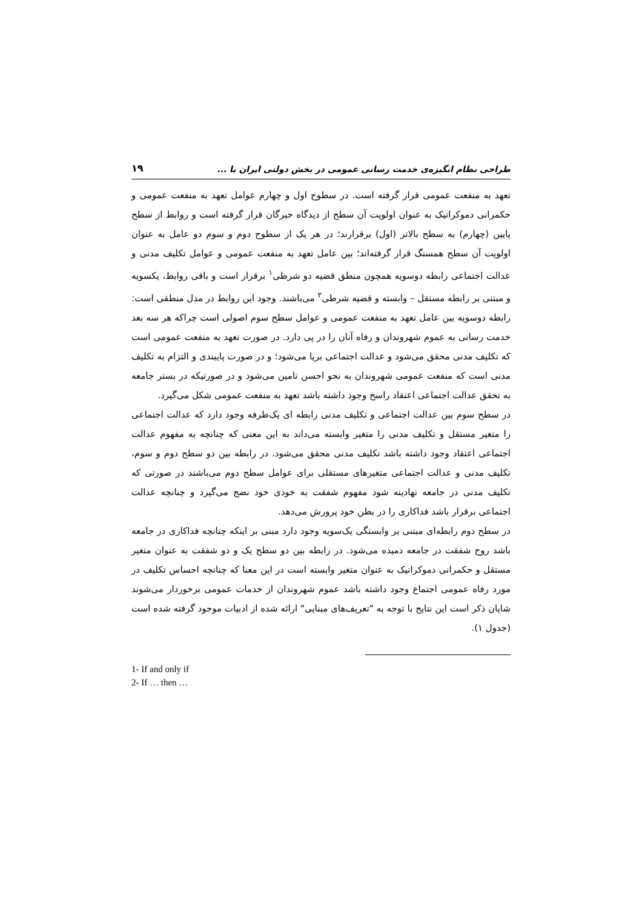طراحی نظام انگیزه‌ی خدمت رسانی عمومی در بخش دولتی ایران با ... ۱۹
تعهد به منفعت عمومی قرار گرفته است. در سطوح اول و چهارم عوامل تعهد به منفعت عمومی و حکمرانی دموکراتیک به عنوان اولویت آن سطح از دیدگاه خبرگان قرار گرفته است و روابط از سطح پایین (چهارم) به سطح بالاتر (اول) برقرارند؛ در هر یک از سطوح دوم و سوم دو عامل به عنوان اولویت آن سطح همسنگ قرار گرفته‌اند؛ بین عامل تعهد به منفعت عمومی و عوامل تکلیف مدنی و عدالت اجتماعی رابطه دوسویه همچون منطق قضیه دو شرطی<sup>۱</sup> برقرار است و باقی روابط، یکسویه و مبتنی بر رابطه مستقل – وابسته و قضیه شرطی<sup>۲</sup> می‌باشند. وجود این روابط در مدل منطقی است:
رابطه دوسویه بین عامل تعهد به منفعت عمومی و عوامل سطح سوم اصولی است چراکه هر سه بعد خدمت رسانی به عموم شهروندان و رفاه آنان را در پی دارد. در صورت تعهد به منفعت عمومی است که تکلیف مدنی محقق می‌شود و عدالت اجتماعی برپا می‌شود؛ و در صورت پایبندی و التزام به تکلیف مدنی است که منفعت عمومی شهروندان به نحو احسن تامین می‌شود و در صورتیکه در بستر جامعه به تحقق عدالت اجتماعی اعتقاد راسخ وجود داشته باشد تعهد به منفعت عمومی شکل می‌گیرد.
در سطح سوم بین عدالت اجتماعی و تکلیف مدنی رابطه ای یک‌طرفه وجود دارد که عدالت اجتماعی را متغیر مستقل و تکلیف مدنی را متغیر وابسته می‌داند به این معنی که چنانچه به مفهوم عدالت اجتماعی اعتقاد وجود داشته باشد تکلیف مدنی محقق می‌شود. در رابطه بین دو سطح دوم و سوم، تکلیف مدنی و عدالت اجتماعی متغیرهای مستقلی برای عوامل سطح دوم می‌باشند در صورتی که تکلیف مدنی در جامعه نهادینه شود مفهوم شفقت به خودی خود نضج می‌گیرد و چنانچه عدالت اجتماعی برقرار باشد فداکاری را در بطن خود پرورش می‌دهد.
در سطح دوم رابطه‌ای مبتنی بر وابستگی یک‌سویه وجود دارد مبنی بر اینکه چنانچه فداکاری در جامعه باشد روح شفقت در جامعه دمیده می‌شود. در رابطه بین دو سطح یک و دو شفقت به عنوان متغیر مستقل و حکمرانی دموکراتیک به عنوان متغیر وابسته است در این معنا که چنانچه احساس تکلیف در مورد رفاه عمومی اجتماع وجود داشته باشد عموم شهروندان از خدمات عمومی برخوردار می‌شوند شایان ذکر است این نتایج با توجه به "تعریف‌های مبنایی" ارائه شده از ادبیات موجود گرفته شده است (جدول ۱).
1- If and only if
2- If … then …